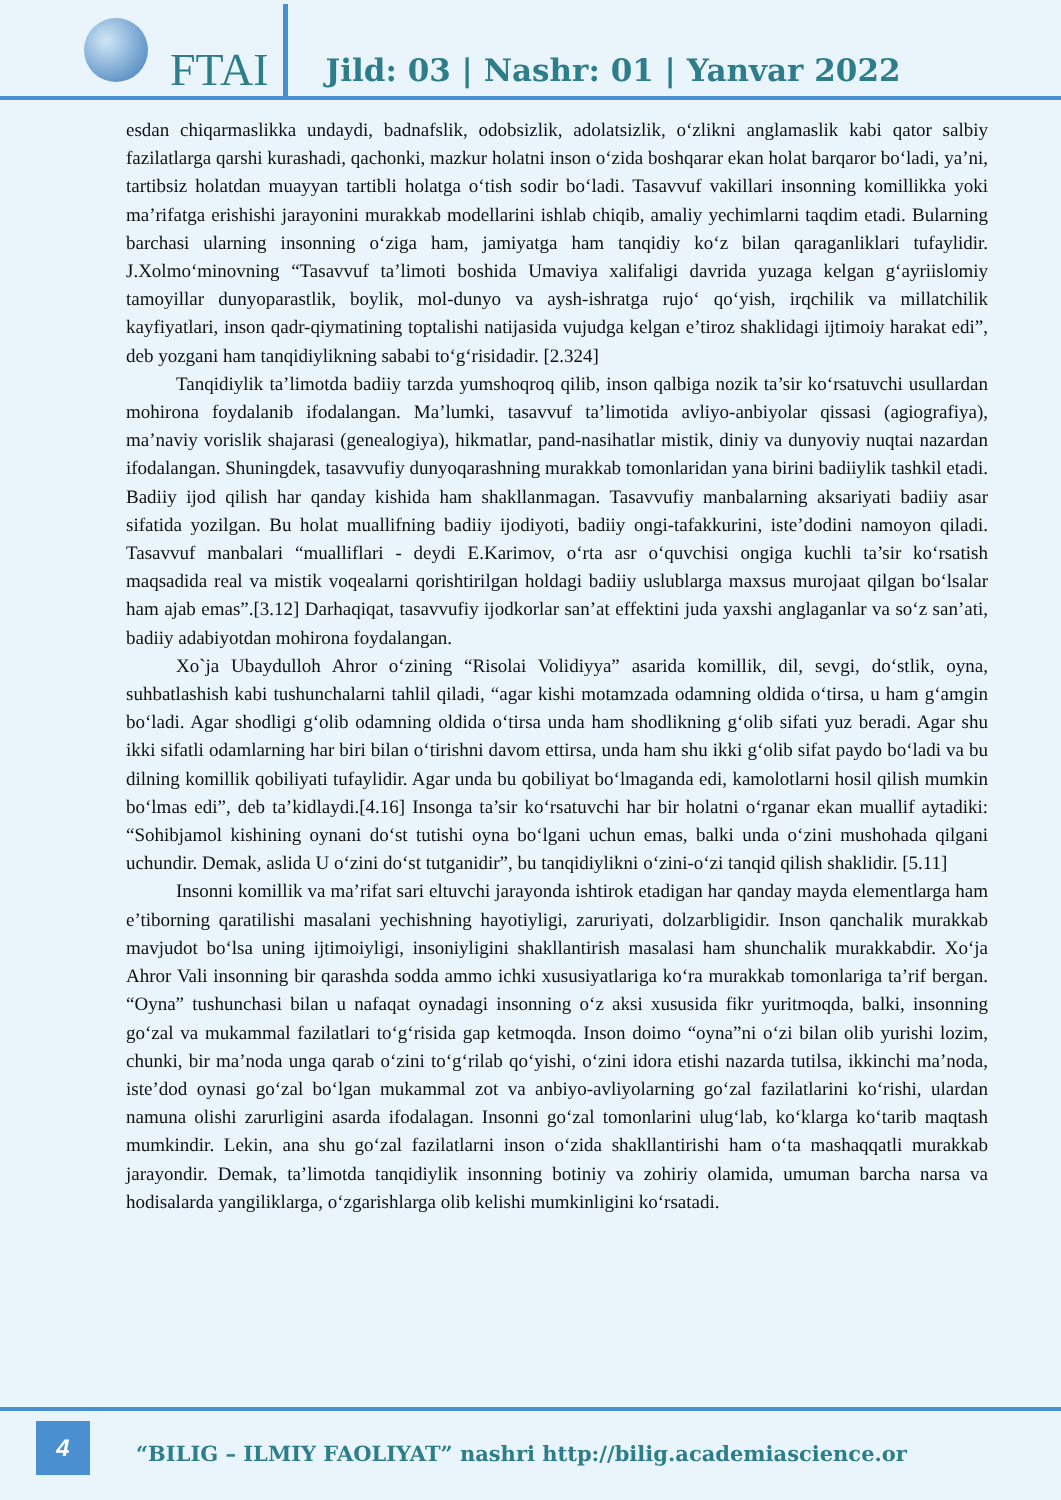FTAI
Jild: 03 | Nashr: 01 | Yanvar 2022
esdan chiqarmaslikka undaydi, badnafslik, odobsizlik, adolatsizlik, o‘zlikni anglamaslik kabi qator salbiy fazilatlarga qarshi kurashadi, qachonki, mazkur holatni inson o‘zida boshqarar ekan holat barqaror bo‘ladi, ya’ni, tartibsiz holatdan muayyan tartibli holatga o‘tish sodir bo‘ladi. Tasavvuf vakillari insonning komillikka yoki ma’rifatga erishishi jarayonini murakkab modellarini ishlab chiqib, amaliy yechimlarni taqdim etadi. Bularning barchasi ularning insonning o‘ziga ham, jamiyatga ham tanqidiy ko‘z bilan qaraganliklari tufaylidir. J.Xolmo‘minovning “Tasavvuf ta’limoti boshida Umaviya xalifaligi davrida yuzaga kelgan g‘ayriislomiy tamoyillar dunyoparastlik, boylik, mol-dunyo va aysh-ishratga rujo‘ qo‘yish, irqchilik va millatchilik kayfiyatlari, inson qadr-qiymatining toptalishi natijasida vujudga kelgan e’tiroz shaklidagi ijtimoiy harakat edi”, deb yozgani ham tanqidiylikning sababi to‘g‘risidadir. [2.324]
Tanqidiylik ta’limotda badiiy tarzda yumshoqroq qilib, inson qalbiga nozik ta’sir ko‘rsatuvchi usullardan mohirona foydalanib ifodalangan. Ma’lumki, tasavvuf ta’limotida avliyo-anbiyolar qissasi (agiografiya), ma’naviy vorislik shajarasi (genealogiya), hikmatlar, pand-nasihatlar mistik, diniy va dunyoviy nuqtai nazardan ifodalangan. Shuningdek, tasavvufiy dunyoqarashning murakkab tomonlaridan yana birini badiiylik tashkil etadi. Badiiy ijod qilish har qanday kishida ham shakllanmagan. Tasavvufiy manbalarning aksariyati badiiy asar sifatida yozilgan. Bu holat muallifning badiiy ijodiyoti, badiiy ongi-tafakkurini, iste’dodini namoyon qiladi. Tasavvuf manbalari “mualliflari - deydi E.Karimov, o‘rta asr o‘quvchisi ongiga kuchli ta’sir ko‘rsatish maqsadida real va mistik voqealarni qorishtirilgan holdagi badiiy uslublarga maxsus murojaat qilgan bo‘lsalar ham ajab emas”.[3.12] Darhaqiqat, tasavvufiy ijodkorlar san’at effektini juda yaxshi anglaganlar va so‘z san’ati, badiiy adabiyotdan mohirona foydalangan.
Xo`ja Ubaydulloh Ahror o‘zining “Risolai Volidiyya” asarida komillik, dil, sevgi, do‘stlik, oyna, suhbatlashish kabi tushunchalarni tahlil qiladi, “agar kishi motamzada odamning oldida o‘tirsa, u ham g‘amgin bo‘ladi. Agar shodligi g‘olib odamning oldida o‘tirsa unda ham shodlikning g‘olib sifati yuz beradi. Agar shu ikki sifatli odamlarning har biri bilan o‘tirishni davom ettirsa, unda ham shu ikki g‘olib sifat paydo bo‘ladi va bu dilning komillik qobiliyati tufaylidir. Agar unda bu qobiliyat bo‘lmaganda edi, kamolotlarni hosil qilish mumkin bo‘lmas edi”, deb ta’kidlaydi.[4.16] Insonga ta’sir ko‘rsatuvchi har bir holatni o‘rganar ekan muallif aytadiki: “Sohibjamol kishining oynani do‘st tutishi oyna bo‘lgani uchun emas, balki unda o‘zini mushohada qilgani uchundir. Demak, aslida U o‘zini do‘st tutganidir”, bu tanqidiylikni o‘zini-o‘zi tanqid qilish shaklidir. [5.11]
Insonni komillik va ma’rifat sari eltuvchi jarayonda ishtirok etadigan har qanday mayda elementlarga ham e’tiborning qaratilishi masalani yechishning hayotiyligi, zaruriyati, dolzarbligidir. Inson qanchalik murakkab mavjudot bo‘lsa uning ijtimoiyligi, insoniyligini shakllantirish masalasi ham shunchalik murakkabdir. Xo‘ja Ahror Vali insonning bir qarashda sodda ammo ichki xususiyatlariga ko‘ra murakkab tomonlariga ta’rif bergan. “Oyna” tushunchasi bilan u nafaqat oynadagi insonning o‘z aksi xususida fikr yuritmoqda, balki, insonning go‘zal va mukammal fazilatlari to‘g‘risida gap ketmoqda. Inson doimo “oyna”ni o‘zi bilan olib yurishi lozim, chunki, bir ma’noda unga qarab o‘zini to‘g‘rilab qo‘yishi, o‘zini idora etishi nazarda tutilsa, ikkinchi ma’noda, iste’dod oynasi go‘zal bo‘lgan mukammal zot va anbiyo-avliyolarning go‘zal fazilatlarini ko‘rishi, ulardan namuna olishi zarurligini asarda ifodalagan. Insonni go‘zal tomonlarini ulug‘lab, ko‘klarga ko‘tarib maqtash mumkindir. Lekin, ana shu go‘zal fazilatlarni inson o‘zida shakllantirishi ham o‘ta mashaqqatli murakkab jarayondir. Demak, ta’limotda tanqidiylik insonning botiniy va zohiriy olamida, umuman barcha narsa va hodisalarda yangiliklarga, o‘zgarishlarga olib kelishi mumkinligini ko‘rsatadi.
4
“BILIG – ILMIY FAOLIYAT” nashri http://bilig.academiascience.or